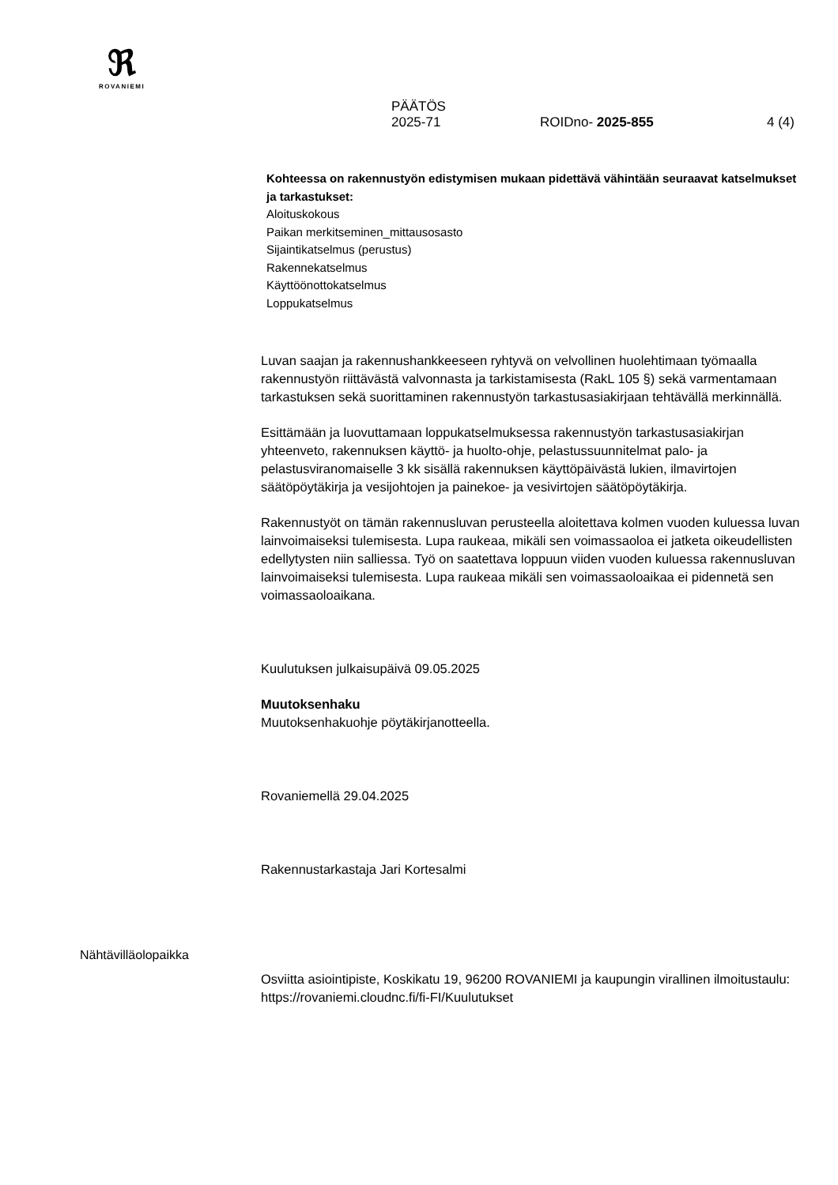ℜ
ROVANIEMI
PÄÄTÖS
2025-71 ROIDno- 2025-855 4 (4)
Kohteessa on rakennustyön edistymisen mukaan pidettävä vähintään seuraavat katselmukset ja tarkastukset:
Aloituskokous
Paikan merkitseminen_mittausosasto
Sijaintikatselmus (perustus)
Rakennekatselmus
Käyttöönottokatselmus
Loppukatselmus
Luvan saajan ja rakennushankkeeseen ryhtyvä on velvollinen huolehtimaan työmaalla rakennustyön riittävästä valvonnasta ja tarkistamisesta (RakL 105 §) sekä varmentamaan tarkastuksen sekä suorittaminen rakennustyön tarkastusasiakirjaan tehtävällä merkinnällä.
Esittämään ja luovuttamaan loppukatselmuksessa rakennustyön tarkastusasiakirjan yhteenveto, rakennuksen käyttö- ja huolto-ohje, pelastussuunnitelmat palo- ja pelastusviranomaiselle 3 kk sisällä rakennuksen käyttöpäivästä lukien, ilmavirtojen säätöpöytäkirja ja vesijohtojen ja painekoe- ja vesivirtojen säätöpöytäkirja.
Rakennustyöt on tämän rakennusluvan perusteella aloitettava kolmen vuoden kuluessa luvan lainvoimaiseksi tulemisesta. Lupa raukeaa, mikäli sen voimassaoloa ei jatketa oikeudellisten edellytysten niin salliessa. Työ on saatettava loppuun viiden vuoden kuluessa rakennusluvan lainvoimaiseksi tulemisesta. Lupa raukeaa mikäli sen voimassaoloaikaa ei pidennetä sen voimassaoloaikana.
Kuulutuksen julkaisupäivä 09.05.2025
Muutoksenhaku
Muutoksenhakuohje pöytäkirjanotteella.
Rovaniemellä 29.04.2025
Rakennustarkastaja Jari Kortesalmi
Nähtävilläolopaikka
Osviitta asiointipiste, Koskikatu 19, 96200 ROVANIEMI ja kaupungin virallinen ilmoitustaulu: https://rovaniemi.cloudnc.fi/fi-FI/Kuulutukset